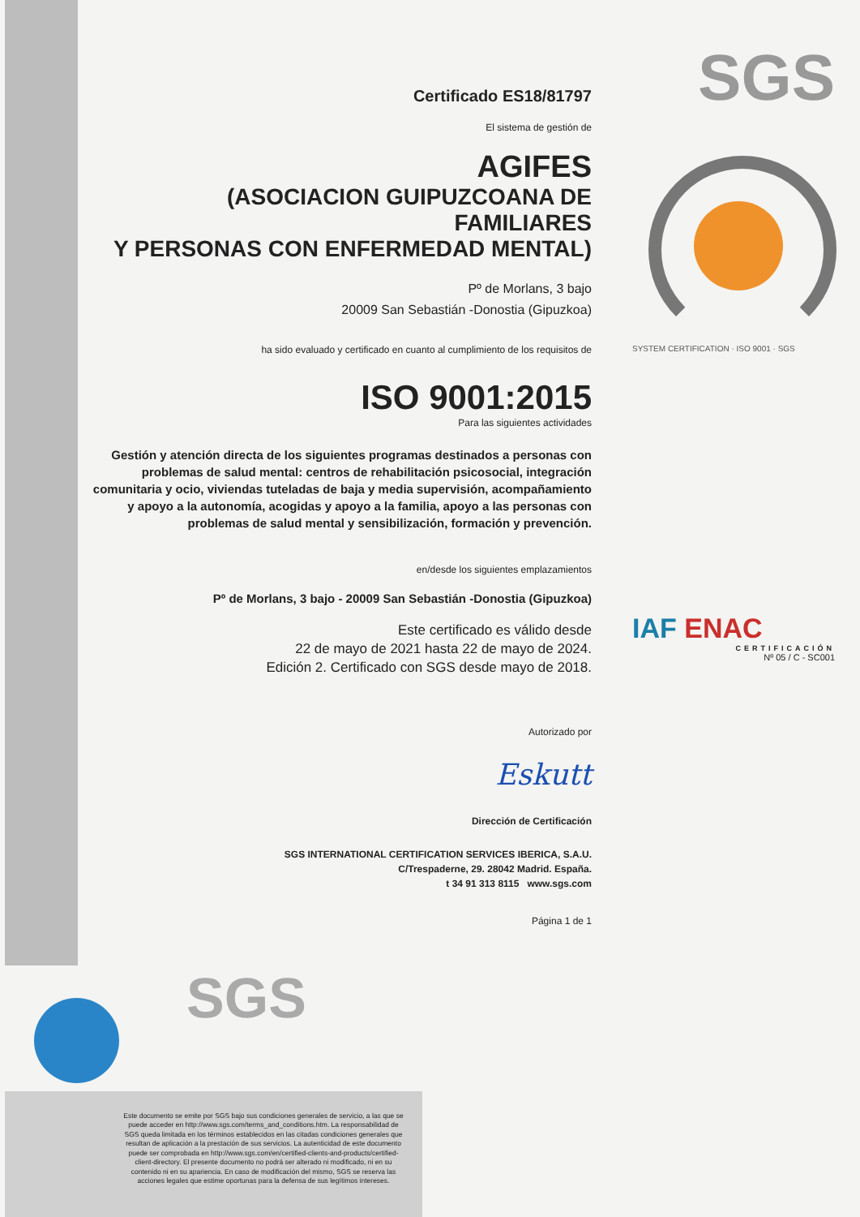SGS
SYSTEM CERTIFICATION · ISO 9001 · SGS
IAF ENAC
CERTIFICACIÓN
Nº 05 / C - SC001
Certificado ES18/81797
El sistema de gestión de
AGIFES
(ASOCIACION GUIPUZCOANA DE FAMILIARES
Y PERSONAS CON ENFERMEDAD MENTAL)
Pº de Morlans, 3 bajo
20009 San Sebastián -Donostia (Gipuzkoa)
ha sido evaluado y certificado en cuanto al cumplimiento de los requisitos de
ISO 9001:2015
Para las siguientes actividades
Gestión y atención directa de los siguientes programas destinados a personas con problemas de salud mental: centros de rehabilitación psicosocial, integración comunitaria y ocio, viviendas tuteladas de baja y media supervisión, acompañamiento y apoyo a la autonomía, acogidas y apoyo a la familia, apoyo a las personas con problemas de salud mental y sensibilización, formación y prevención.
en/desde los siguientes emplazamientos
Pº de Morlans, 3 bajo - 20009 San Sebastián -Donostia (Gipuzkoa)
Este certificado es válido desde
22 de mayo de 2021 hasta 22 de mayo de 2024.
Edición 2. Certificado con SGS desde mayo de 2018.
Autorizado por
Eskutt
Dirección de Certificación
SGS INTERNATIONAL CERTIFICATION SERVICES IBERICA, S.A.U.
C/Trespaderne, 29. 28042 Madrid. España.
t 34 91 313 8115 www.sgs.com
Página 1 de 1
SGS
Este documento se emite por SGS bajo sus condiciones generales de servicio, a las que se puede acceder en http://www.sgs.com/terms_and_conditions.htm. La responsabilidad de SGS queda limitada en los términos establecidos en las citadas condiciones generales que resultan de aplicación a la prestación de sus servicios. La autenticidad de este documento puede ser comprobada en http://www.sgs.com/en/certified-clients-and-products/certified-client-directory. El presente documento no podrá ser alterado ni modificado, ni en su contenido ni en su apariencia. En caso de modificación del mismo, SGS se reserva las acciones legales que estime oportunas para la defensa de sus legítimos intereses.